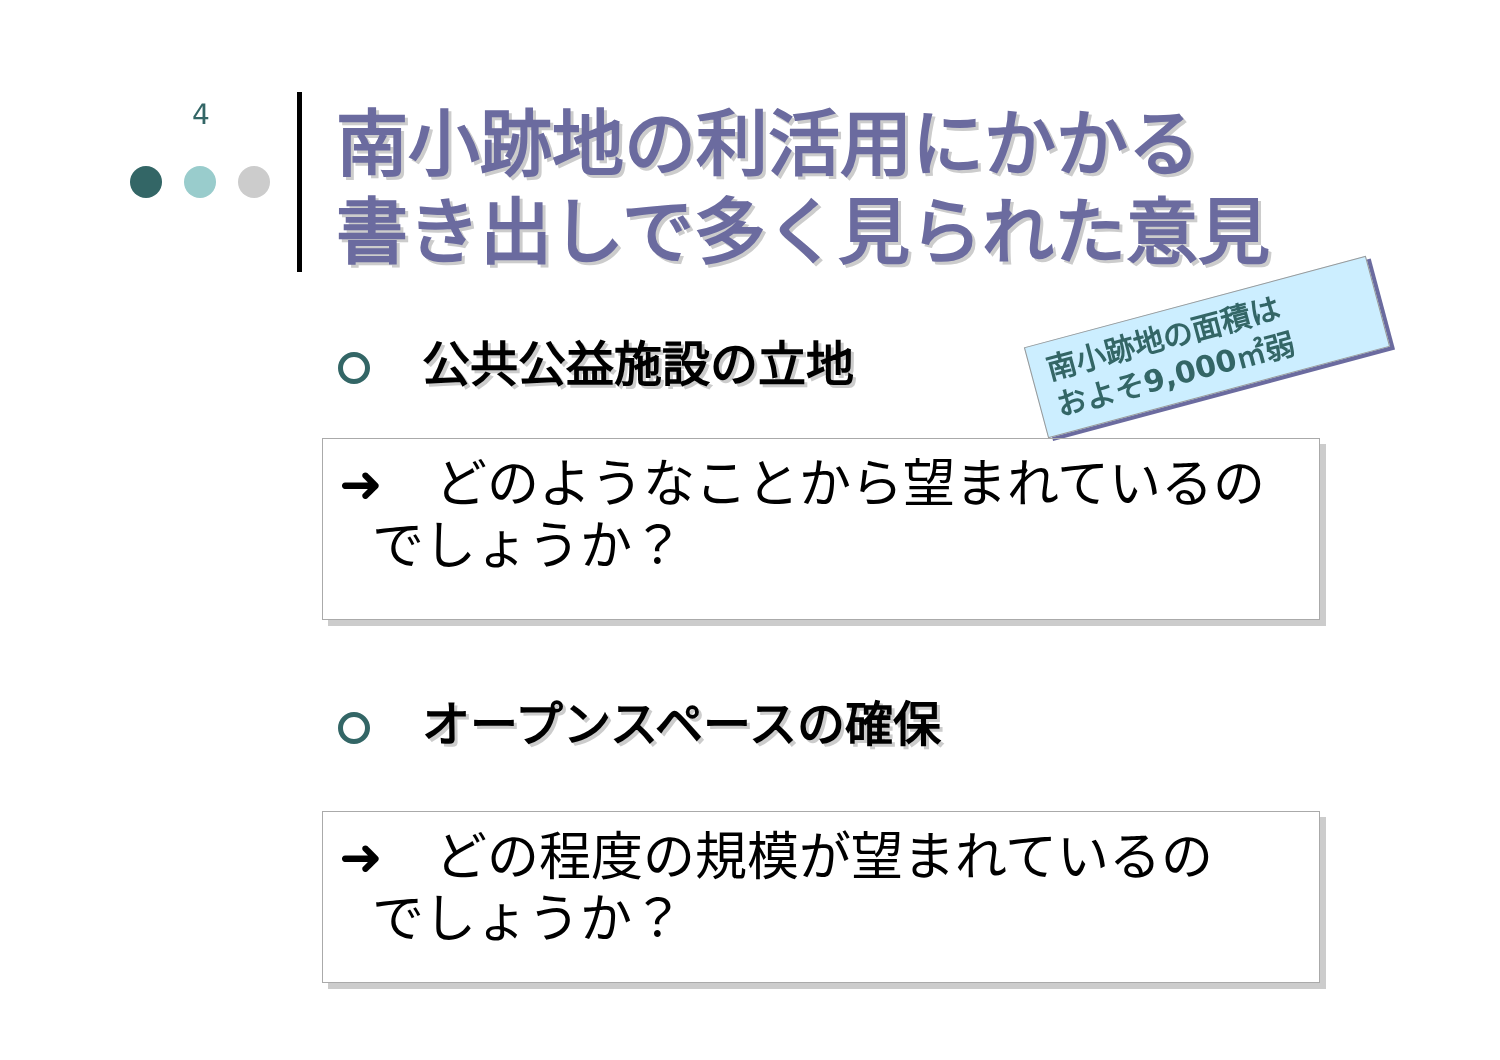4
南小跡地の利活用にかかる
書き出しで多く見られた意見
公共公益施設の立地
南小跡地の面積は
およそ9,000㎡弱
➜　どのようなことから望まれているの
でしょうか？
オープンスペースの確保
➜　どの程度の規模が望まれているの
でしょうか？